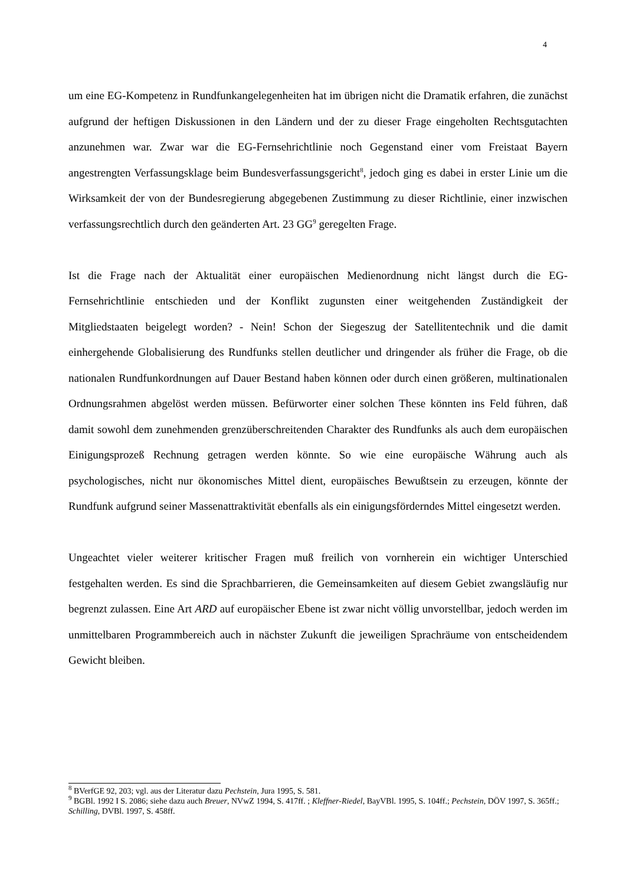4
um eine EG-Kompetenz in Rundfunkangelegenheiten hat im übrigen nicht die Dramatik erfahren, die zunächst aufgrund der heftigen Diskussionen in den Ländern und der zu dieser Frage eingeholten Rechtsgutachten anzunehmen war. Zwar war die EG-Fernsehrichtlinie noch Gegenstand einer vom Freistaat Bayern angestrengten Verfassungsklage beim Bundesverfassungsgericht<sup>8</sup>, jedoch ging es dabei in erster Linie um die Wirksamkeit der von der Bundesregierung abgegebenen Zustimmung zu dieser Richtlinie, einer inzwischen verfassungsrechtlich durch den geänderten Art. 23 GG<sup>9</sup> geregelten Frage.
Ist die Frage nach der Aktualität einer europäischen Medienordnung nicht längst durch die EG-Fernsehrichtlinie entschieden und der Konflikt zugunsten einer weitgehenden Zuständigkeit der Mitgliedstaaten beigelegt worden? - Nein! Schon der Siegeszug der Satellitentechnik und die damit einhergehende Globalisierung des Rundfunks stellen deutlicher und dringender als früher die Frage, ob die nationalen Rundfunkordnungen auf Dauer Bestand haben können oder durch einen größeren, multinationalen Ordnungsrahmen abgelöst werden müssen. Befürworter einer solchen These könnten ins Feld führen, daß damit sowohl dem zunehmenden grenzüberschreitenden Charakter des Rundfunks als auch dem europäischen Einigungsprozeß Rechnung getragen werden könnte. So wie eine europäische Währung auch als psychologisches, nicht nur ökonomisches Mittel dient, europäisches Bewußtsein zu erzeugen, könnte der Rundfunk aufgrund seiner Massenattraktivität ebenfalls als ein einigungsförderndes Mittel eingesetzt werden.
Ungeachtet vieler weiterer kritischer Fragen muß freilich von vornherein ein wichtiger Unterschied festgehalten werden. Es sind die Sprachbarrieren, die Gemeinsamkeiten auf diesem Gebiet zwangsläufig nur begrenzt zulassen. Eine Art ARD auf europäischer Ebene ist zwar nicht völlig unvorstellbar, jedoch werden im unmittelbaren Programmbereich auch in nächster Zukunft die jeweiligen Sprachräume von entscheidendem Gewicht bleiben.
<sup>8</sup> BVerfGE 92, 203; vgl. aus der Literatur dazu Pechstein, Jura 1995, S. 581.
<sup>9</sup> BGBl. 1992 I S. 2086; siehe dazu auch Breuer, NVwZ 1994, S. 417ff. ; Kleffner-Riedel, BayVBl. 1995, S. 104ff.; Pechstein, DÖV 1997, S. 365ff.; Schilling, DVBl. 1997, S. 458ff.